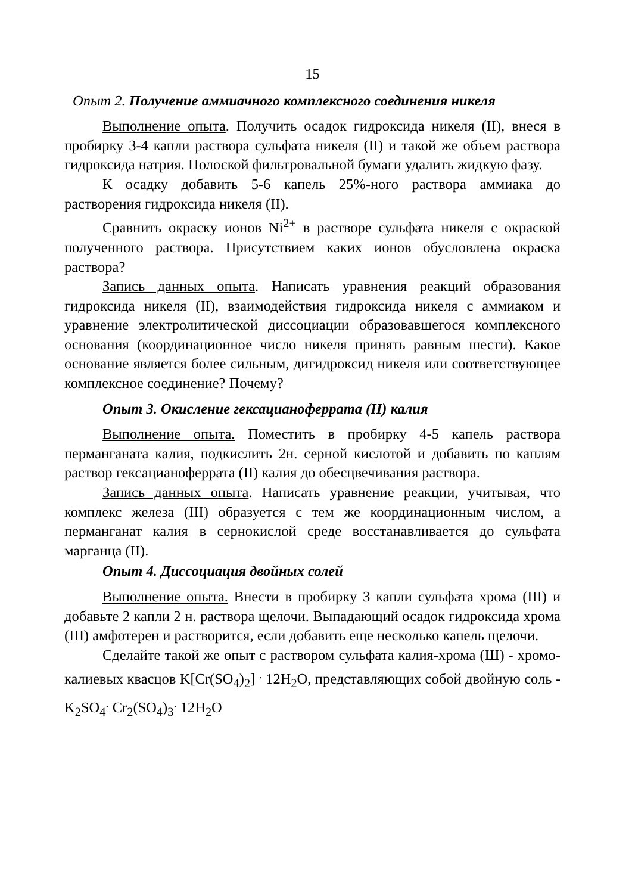15
Опыт 2. Получение аммиачного комплексного соединения никеля
Выполнение опыта. Получить осадок гидроксида никеля (II), внеся в пробирку 3-4 капли раствора сульфата никеля (II) и такой же объем раствора гидроксида натрия. Полоской фильтровальной бумаги удалить жидкую фазу.
К осадку добавить 5-6 капель 25%-ного раствора аммиака до растворения гидроксида никеля (II).
Сравнить окраску ионов Ni<sup>2+</sup> в растворе сульфата никеля с окраской полученного раствора. Присутствием каких ионов обусловлена окраска раствора?
Запись данных опыта. Написать уравнения реакций образования гидроксида никеля (II), взаимодействия гидроксида никеля с аммиаком и уравнение электролитической диссоциации образовавшегося комплексного основания (координационное число никеля принять равным шести). Какое основание является более сильным, дигидроксид никеля или соответствующее комплексное соединение? Почему?
Опыт 3. Окисление гексацианоферрата (II) калия
Выполнение опыта. Поместить в пробирку 4-5 капель раствора перманганата калия, подкислить 2н. серной кислотой и добавить по каплям раствор гексацианоферрата (II) калия до обесцвечивания раствора.
Запись данных опыта. Написать уравнение реакции, учитывая, что комплекс железа (III) образуется с тем же координационным числом, а перманганат калия в сернокислой среде восстанавливается до сульфата марганца (II).
Опыт 4. Диссоциация двойных солей
Выполнение опыта. Внести в пробирку 3 капли сульфата хрома (III) и добавьте 2 капли 2 н. раствора щелочи. Выпадающий осадок гидроксида хрома (Ш) амфотерен и растворится, если добавить еще несколько капель щелочи.
Сделайте такой же опыт с раствором сульфата калия-хрома (Ш) - хромо-калиевых квасцов K[Cr(SO<sub>4</sub>)<sub>2</sub>] <sup>.</sup> 12H<sub>2</sub>O, представляющих собой двойную соль - K<sub>2</sub>SO<sub>4</sub><sup>.</sup> Cr<sub>2</sub>(SO<sub>4</sub>)<sub>3</sub><sup>.</sup> 12H<sub>2</sub>O